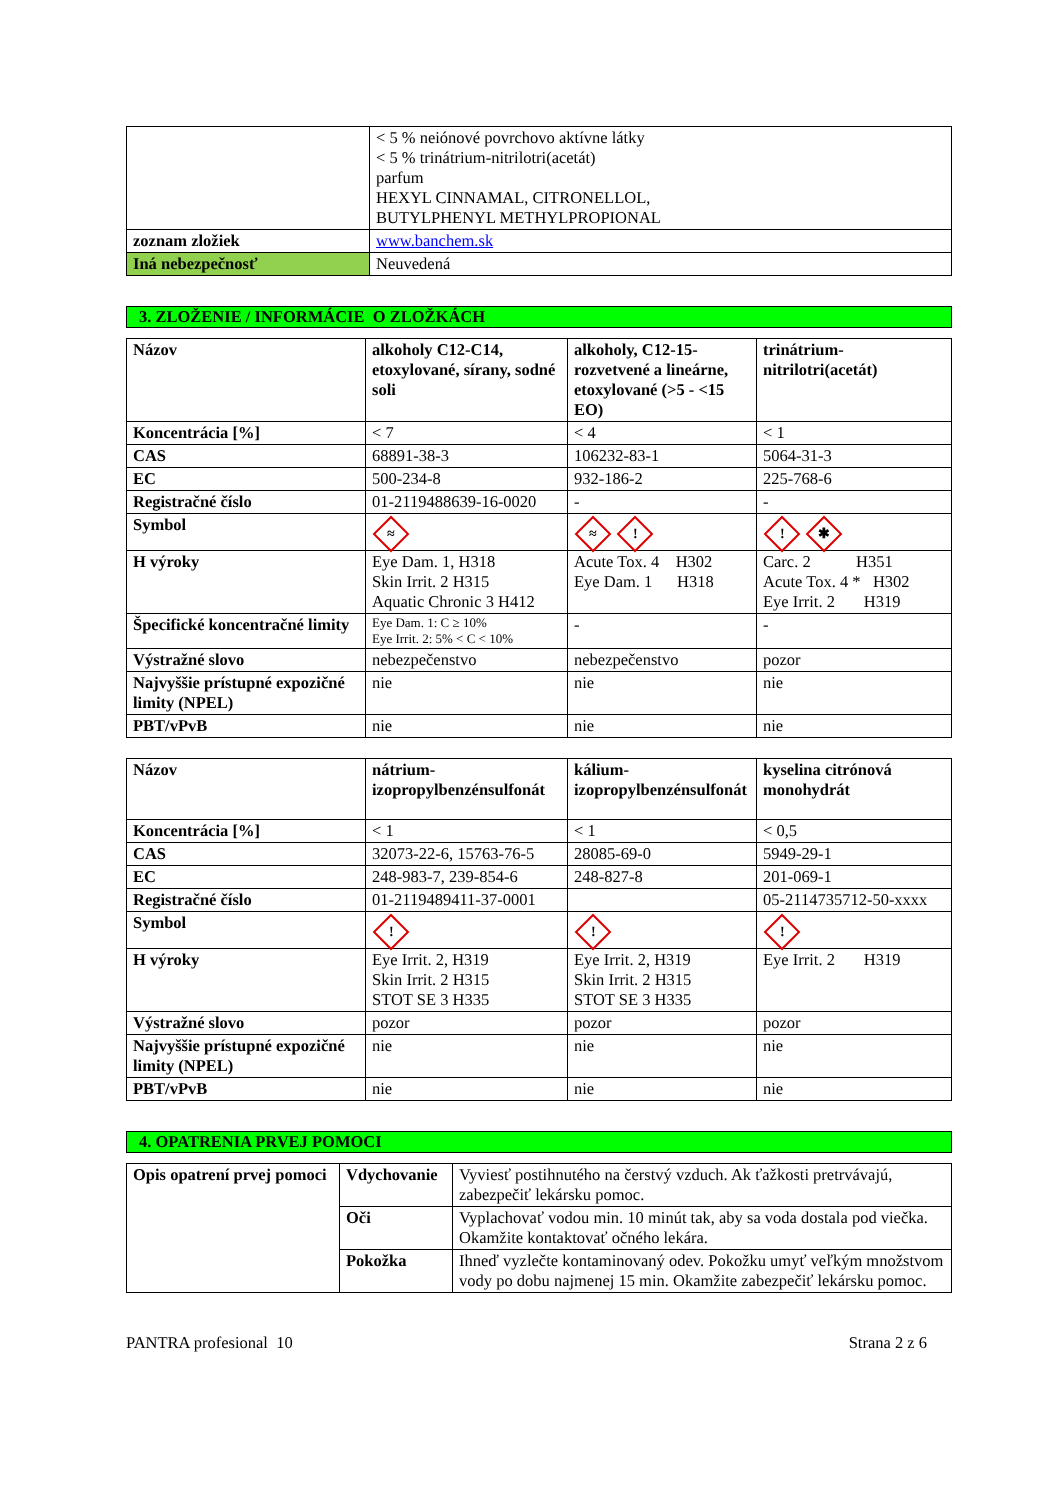| | < 5 % neiónové povrchovo aktívne látky < 5 % trinátrium-nitrilotri(acetát) parfum HEXYL CINNAMAL, CITRONELLOL, BUTYLPHENYL METHYLPROPIONAL |
| zoznam zložiek | www.banchem.sk |
| Iná nebezpečnosť | Neuvedená |
3. ZLOŽENIE / INFORMÁCIE O ZLOŽKÁCH
| Názov | alkoholy C12-C14, etoxylované, sírany, sodné soli | alkoholy, C12-15-rozvetvené a lineárne, etoxylované (>5 - <15 EO) | trinátrium-nitrilotri(acetát) |
| Koncentrácia [%] | < 7 | < 4 | < 1 |
| CAS | 68891-38-3 | 106232-83-1 | 5064-31-3 |
| EC | 500-234-8 | 932-186-2 | 225-768-6 |
| Registračné číslo | 01-2119488639-16-0020 | - | - |
| Symbol | ≈ | ≈ ! | ! ✱ |
| H výroky | Eye Dam. 1, H318 Skin Irrit. 2 H315 Aquatic Chronic 3 H412 | Acute Tox. 4 H302 Eye Dam. 1 H318 | Carc. 2 H351 Acute Tox. 4 * H302 Eye Irrit. 2 H319 |
| Špecifické koncentračné limity | Eye Dam. 1: C ≥ 10% Eye Irrit. 2: 5% < C < 10% | - | - |
| Výstražné slovo | nebezpečenstvo | nebezpečenstvo | pozor |
| Najvyššie prístupné expozičné limity (NPEL) | nie | nie | nie |
| PBT/vPvB | nie | nie | nie |
| Názov | nátrium-izopropylbenzénsulfonát | kálium-izopropylbenzénsulfonát | kyselina citrónová monohydrát |
| Koncentrácia [%] | < 1 | < 1 | < 0,5 |
| CAS | 32073-22-6, 15763-76-5 | 28085-69-0 | 5949-29-1 |
| EC | 248-983-7, 239-854-6 | 248-827-8 | 201-069-1 |
| Registračné číslo | 01-2119489411-37-0001 | | 05-2114735712-50-xxxx |
| Symbol | ! | ! | ! |
| H výroky | Eye Irrit. 2, H319 Skin Irrit. 2 H315 STOT SE 3 H335 | Eye Irrit. 2, H319 Skin Irrit. 2 H315 STOT SE 3 H335 | Eye Irrit. 2 H319 |
| Výstražné slovo | pozor | pozor | pozor |
| Najvyššie prístupné expozičné limity (NPEL) | nie | nie | nie |
| PBT/vPvB | nie | nie | nie |
4. OPATRENIA PRVEJ POMOCI
| Opis opatrení prvej pomoci | Vdychovanie | Vyviesť postihnutého na čerstvý vzduch. Ak ťažkosti pretrvávajú, zabezpečiť lekársku pomoc. |
| | Oči | Vyplachovať vodou min. 10 minút tak, aby sa voda dostala pod viečka. Okamžite kontaktovať očného lekára. |
| | Pokožka | Ihneď vyzlečte kontaminovaný odev. Pokožku umyť veľkým množstvom vody po dobu najmenej 15 min. Okamžite zabezpečiť lekársku pomoc. |
PANTRA profesional 10 Strana 2 z 6